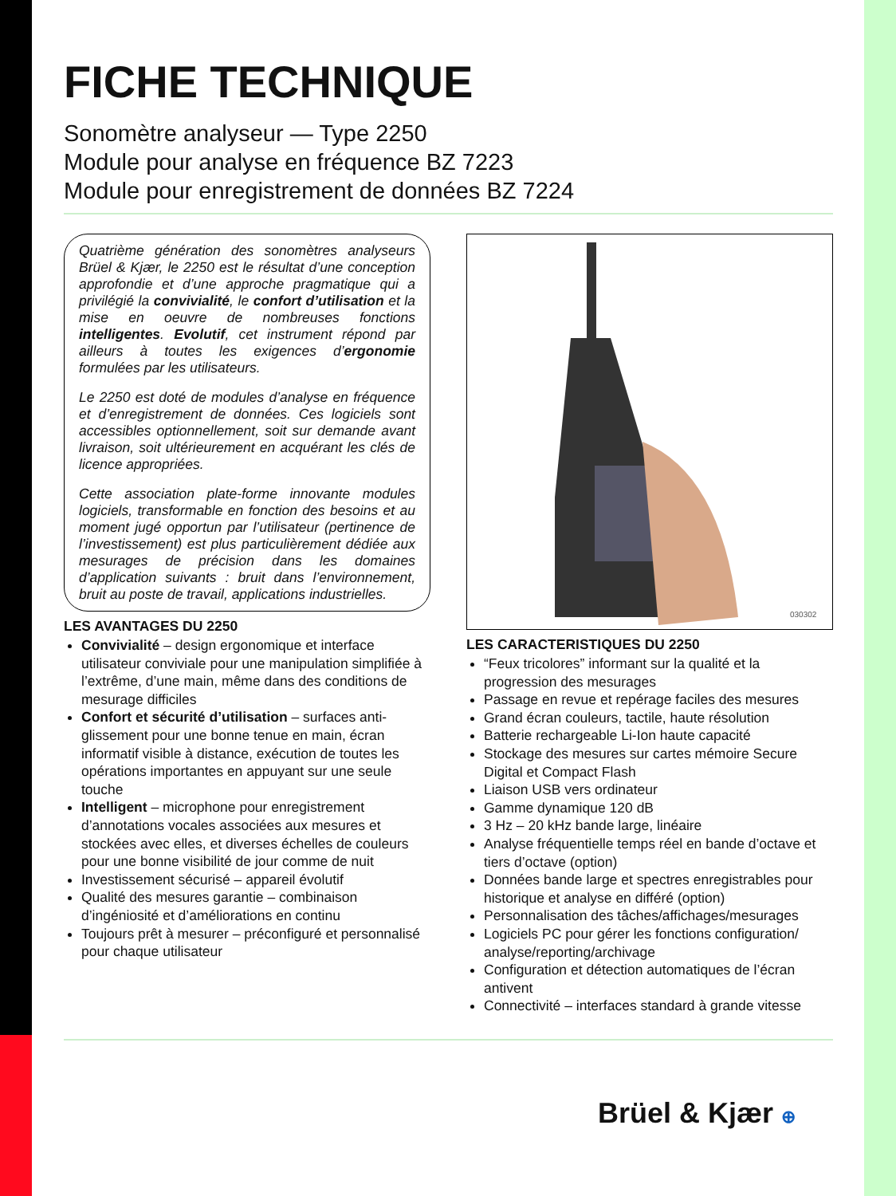FICHE TECHNIQUE
Sonomètre analyseur — Type 2250
Module pour analyse en fréquence BZ 7223
Module pour enregistrement de données BZ 7224
Quatrième génération des sonomètres analyseurs Brüel & Kjær, le 2250 est le résultat d’une conception approfondie et d’une approche pragmatique qui a privilégié la convivialité, le confort d’utilisation et la mise en oeuvre de nombreuses fonctions intelligentes. Evolutif, cet instrument répond par ailleurs à toutes les exigences d’ergonomie formulées par les utilisateurs.
Le 2250 est doté de modules d’analyse en fréquence et d’enregistrement de données. Ces logiciels sont accessibles optionnellement, soit sur demande avant livraison, soit ultérieurement en acquérant les clés de licence appropriées.
Cette association plate-forme innovante modules logiciels, transformable en fonction des besoins et au moment jugé opportun par l’utilisateur (pertinence de l’investissement) est plus particulièrement dédiée aux mesurages de précision dans les domaines d’application suivants : bruit dans l’environnement, bruit au poste de travail, applications industrielles.
LES AVANTAGES DU 2250
Convivialité – design ergonomique et interface utilisateur conviviale pour une manipulation simplifiée à l’extrême, d’une main, même dans des conditions de mesurage difficiles
Confort et sécurité d’utilisation – surfaces anti-glissement pour une bonne tenue en main, écran informatif visible à distance, exécution de toutes les opérations importantes en appuyant sur une seule touche
Intelligent – microphone pour enregistrement d’annotations vocales associées aux mesures et stockées avec elles, et diverses échelles de couleurs pour une bonne visibilité de jour comme de nuit
Investissement sécurisé – appareil évolutif
Qualité des mesures garantie – combinaison d’ingéniosité et d’améliorations en continu
Toujours prêt à mesurer – préconfiguré et personnalisé pour chaque utilisateur
030302
LES CARACTERISTIQUES DU 2250
“Feux tricolores” informant sur la qualité et la progression des mesurages
Passage en revue et repérage faciles des mesures
Grand écran couleurs, tactile, haute résolution
Batterie rechargeable Li-Ion haute capacité
Stockage des mesures sur cartes mémoire Secure Digital et Compact Flash
Liaison USB vers ordinateur
Gamme dynamique 120 dB
3 Hz – 20 kHz bande large, linéaire
Analyse fréquentielle temps réel en bande d’octave et tiers d’octave (option)
Données bande large et spectres enregistrables pour historique et analyse en différé (option)
Personnalisation des tâches/affichages/mesurages
Logiciels PC pour gérer les fonctions configuration/ analyse/reporting/archivage
Configuration et détection automatiques de l’écran antivent
Connectivité – interfaces standard à grande vitesse
Brüel & Kjær ⊕